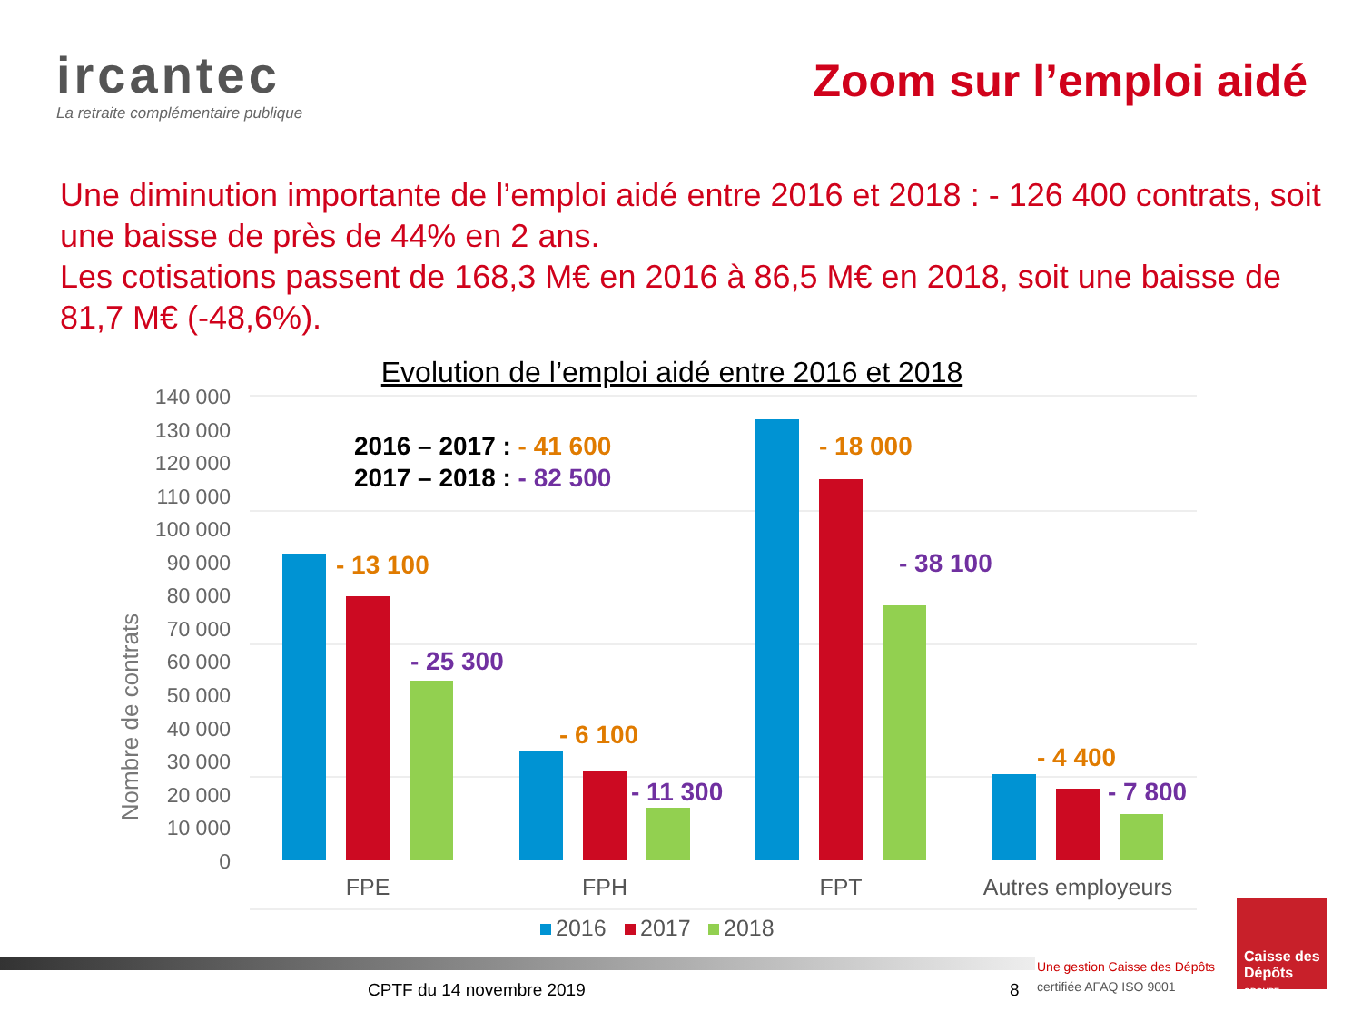ircantec
La retraite complémentaire publique
Zoom sur l’emploi aidé
Une diminution importante de l’emploi aidé entre 2016 et 2018 : - 126 400 contrats, soit une baisse de près de 44% en 2 ans.
Les cotisations passent de 168,3 M€ en 2016 à 86,5 M€ en 2018, soit une baisse de 81,7 M€ (-48,6%).
Evolution de l’emploi aidé entre 2016 et 2018
140 000
130 000
120 000
110 000
100 000
90 000
80 000
70 000
60 000
50 000
40 000
30 000
20 000
10 000
0
Nombre de contrats
2016 – 2017 : - 41 600
2017 – 2018 : - 82 500
- 13 100
- 25 300
- 6 100
- 11 300
- 18 000
- 38 100
- 4 400
- 7 800
FPE
FPH
FPT
Autres employeurs
2016
2017
2018
CPTF du 14 novembre 2019 8
Une gestion Caisse des Dépôts
certifiée AFAQ ISO 9001
Caisse des Dépôts
GROUPE